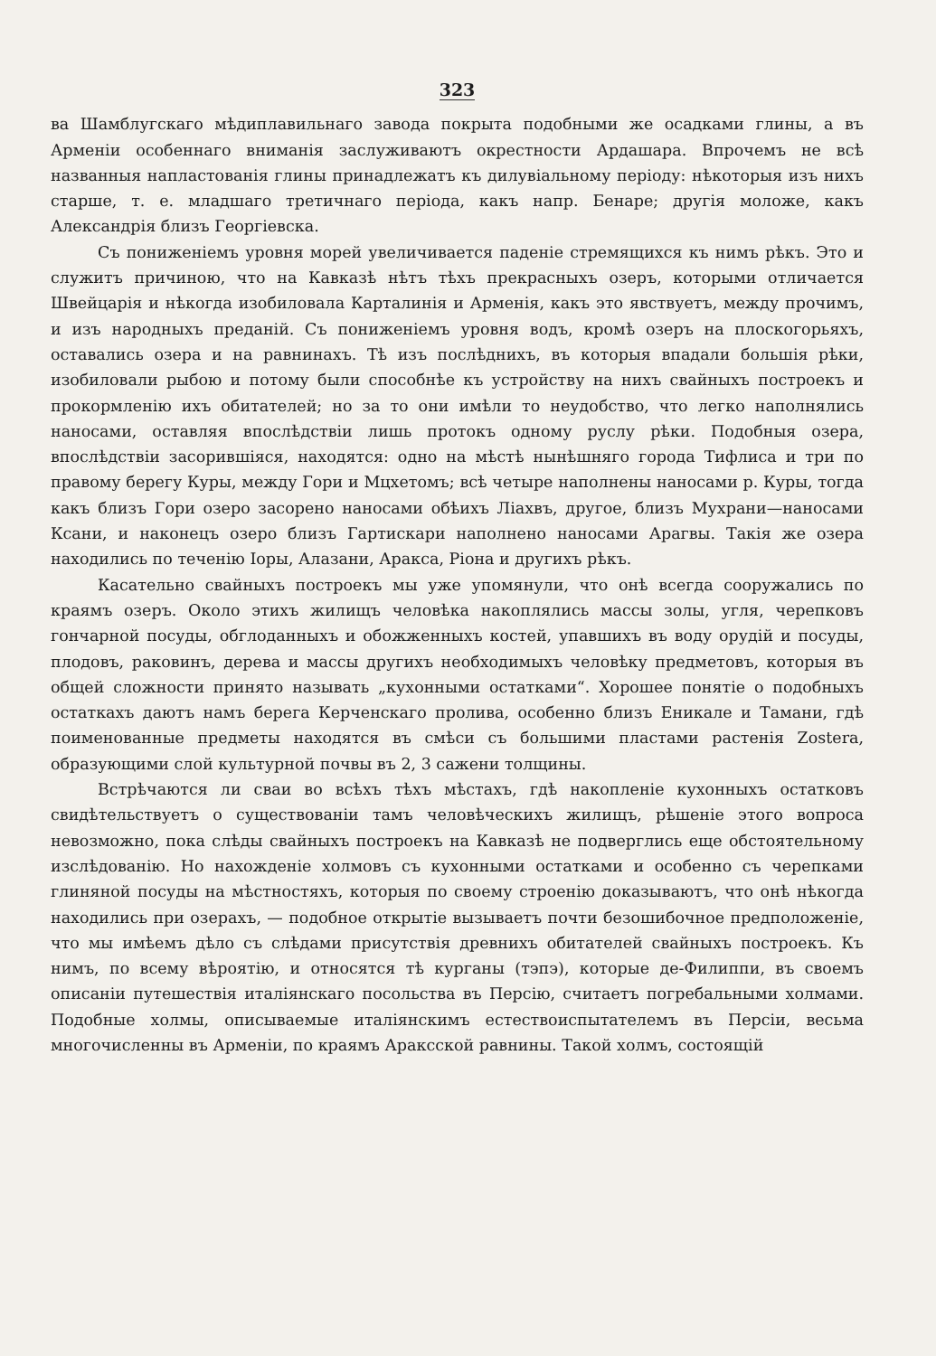323
ва Шамблугскаго мѣдиплавильнаго завода покрыта подобными же осадками глины, а въ Арменіи особеннаго вниманія заслуживаютъ окрестности Ардашара. Впрочемъ не всѣ названныя напластованія глины принадлежатъ къ дилувіальному періоду: нѣкоторыя изъ нихъ старше, т. е. младшаго третичнаго періода, какъ напр. Бенаре; другія моложе, какъ Александрія близъ Георгіевска.
Съ пониженіемъ уровня морей увеличивается паденіе стремящихся къ нимъ рѣкъ. Это и служитъ причиною, что на Кавказѣ нѣтъ тѣхъ прекрасныхъ озеръ, которыми отличается Швейцарія и нѣкогда изобиловала Карталинія и Арменія, какъ это явствуетъ, между прочимъ, и изъ народныхъ преданій. Съ пониженіемъ уровня водъ, кромѣ озеръ на плоскогорьяхъ, оставались озера и на равнинахъ. Тѣ изъ послѣднихъ, въ которыя впадали большія рѣки, изобиловали рыбою и потому были способнѣе къ устройству на нихъ свайныхъ построекъ и прокормленію ихъ обитателей; но за то они имѣли то неудобство, что легко наполнялись наносами, оставляя впослѣдствіи лишь протокъ одному руслу рѣки. Подобныя озера, впослѣдствіи засорившіяся, находятся: одно на мѣстѣ нынѣшняго города Тифлиса и три по правому берегу Куры, между Гори и Мцхетомъ; всѣ четыре наполнены наносами р. Куры, тогда какъ близъ Гори озеро засорено наносами обѣихъ Ліахвъ, другое, близъ Мухрани—наносами Ксани, и наконецъ озеро близъ Гартискари наполнено наносами Арагвы. Такія же озера находились по теченію Іоры, Алазани, Аракса, Ріона и другихъ рѣкъ.
Касательно свайныхъ построекъ мы уже упомянули, что онѣ всегда сооружались по краямъ озеръ. Около этихъ жилищъ человѣка накоплялись массы золы, угля, черепковъ гончарной посуды, обглоданныхъ и обожженныхъ костей, упавшихъ въ воду орудій и посуды, плодовъ, раковинъ, дерева и массы другихъ необходимыхъ человѣку предметовъ, которыя въ общей сложности принято называть „кухонными остатками“. Хорошее понятіе о подобныхъ остаткахъ даютъ намъ берега Керченскаго пролива, особенно близъ Еникале и Тамани, гдѣ поименованные предметы находятся въ смѣси съ большими пластами растенія Zostera, образующими слой культурной почвы въ 2, 3 сажени толщины.
Встрѣчаются ли сваи во всѣхъ тѣхъ мѣстахъ, гдѣ накопленіе кухонныхъ остатковъ свидѣтельствуетъ о существованіи тамъ человѣческихъ жилищъ, рѣшеніе этого вопроса невозможно, пока слѣды свайныхъ построекъ на Кавказѣ не подверглись еще обстоятельному изслѣдованію. Но нахожденіе холмовъ съ кухонными остатками и особенно съ черепками глиняной посуды на мѣстностяхъ, которыя по своему строенію доказываютъ, что онѣ нѣкогда находились при озерахъ, — подобное открытіе вызываетъ почти безошибочное предположеніе, что мы имѣемъ дѣло съ слѣдами присутствія древнихъ обитателей свайныхъ построекъ. Къ нимъ, по всему вѣроятію, и относятся тѣ курганы (тэпэ), которые де-Филиппи, въ своемъ описаніи путешествія италіянскаго посольства въ Персію, считаетъ погребальными холмами. Подобные холмы, описываемые италіянскимъ естествоиспытателемъ въ Персіи, весьма многочисленны въ Арменіи, по краямъ Араксской равнины. Такой холмъ, состоящій